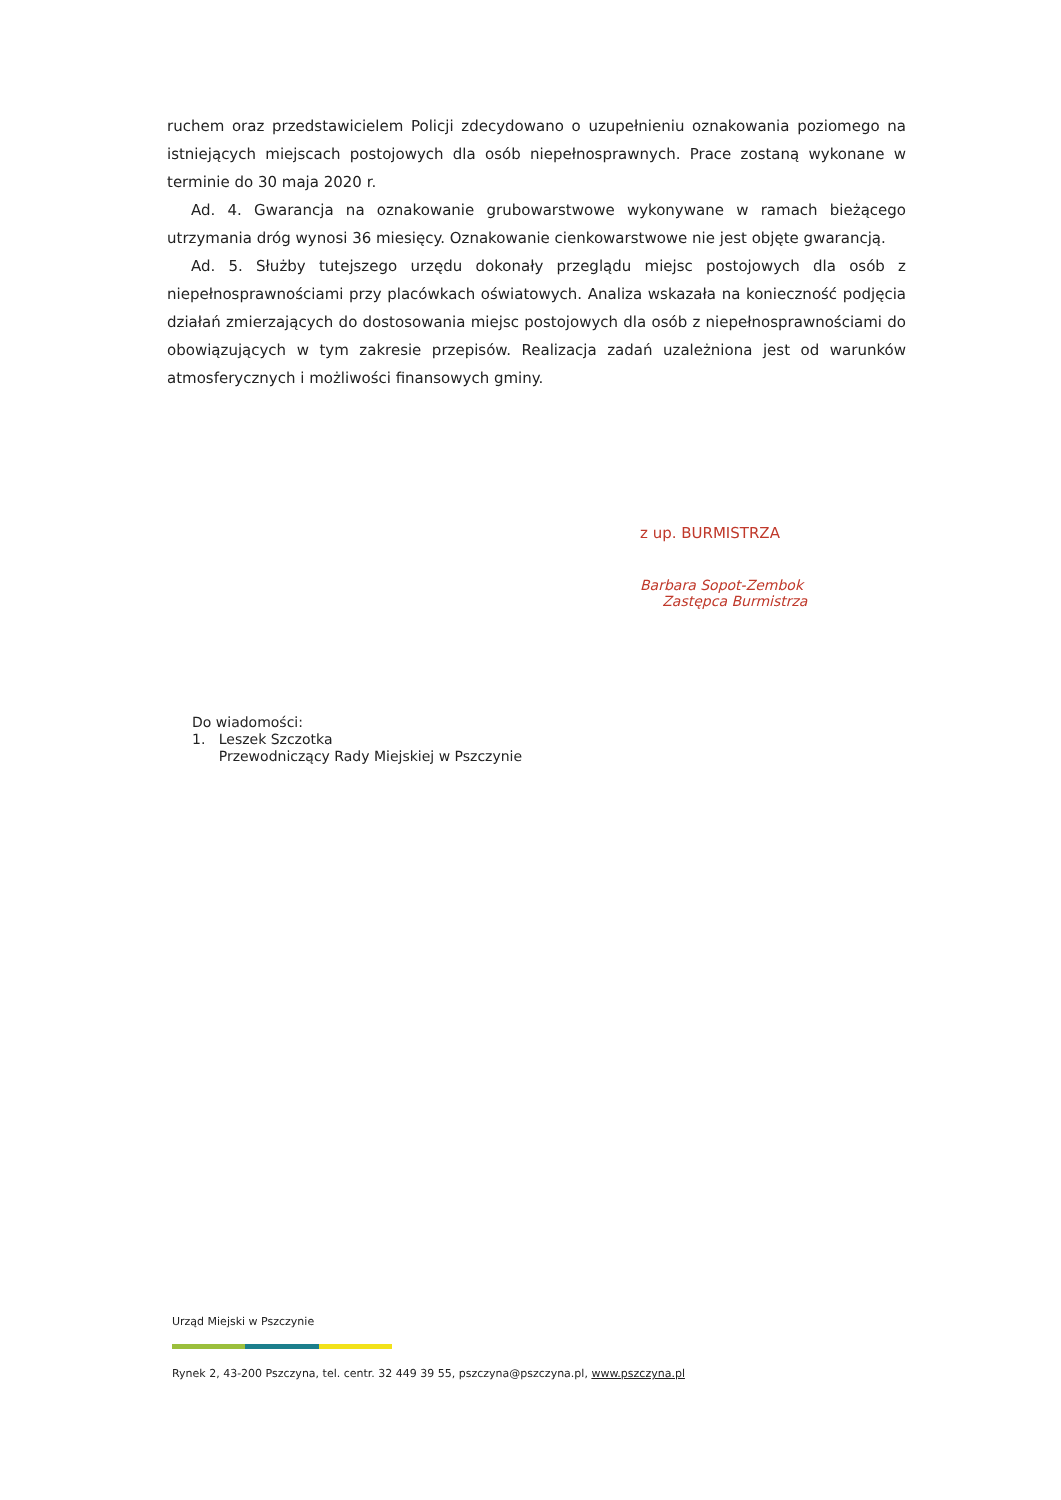ruchem oraz przedstawicielem Policji zdecydowano o uzupełnieniu oznakowania poziomego na istniejących miejscach postojowych dla osób niepełnosprawnych. Prace zostaną wykonane w terminie do 30 maja 2020 r.
Ad. 4. Gwarancja na oznakowanie grubowarstwowe wykonywane w ramach bieżącego utrzymania dróg wynosi 36 miesięcy. Oznakowanie cienkowarstwowe nie jest objęte gwarancją.
Ad. 5. Służby tutejszego urzędu dokonały przeglądu miejsc postojowych dla osób z niepełnosprawnościami przy placówkach oświatowych. Analiza wskazała na konieczność podjęcia działań zmierzających do dostosowania miejsc postojowych dla osób z niepełnosprawnościami do obowiązujących w tym zakresie przepisów. Realizacja zadań uzależniona jest od warunków atmosferycznych i możliwości finansowych gminy.
z up. BURMISTRZA
Barbara Sopot-Zembok
Zastępca Burmistrza
Do wiadomości:
1. Leszek Szczotka
Przewodniczący Rady Miejskiej w Pszczynie
Urząd Miejski w Pszczynie
Rynek 2, 43-200 Pszczyna, tel. centr. 32 449 39 55, pszczyna@pszczyna.pl, www.pszczyna.pl